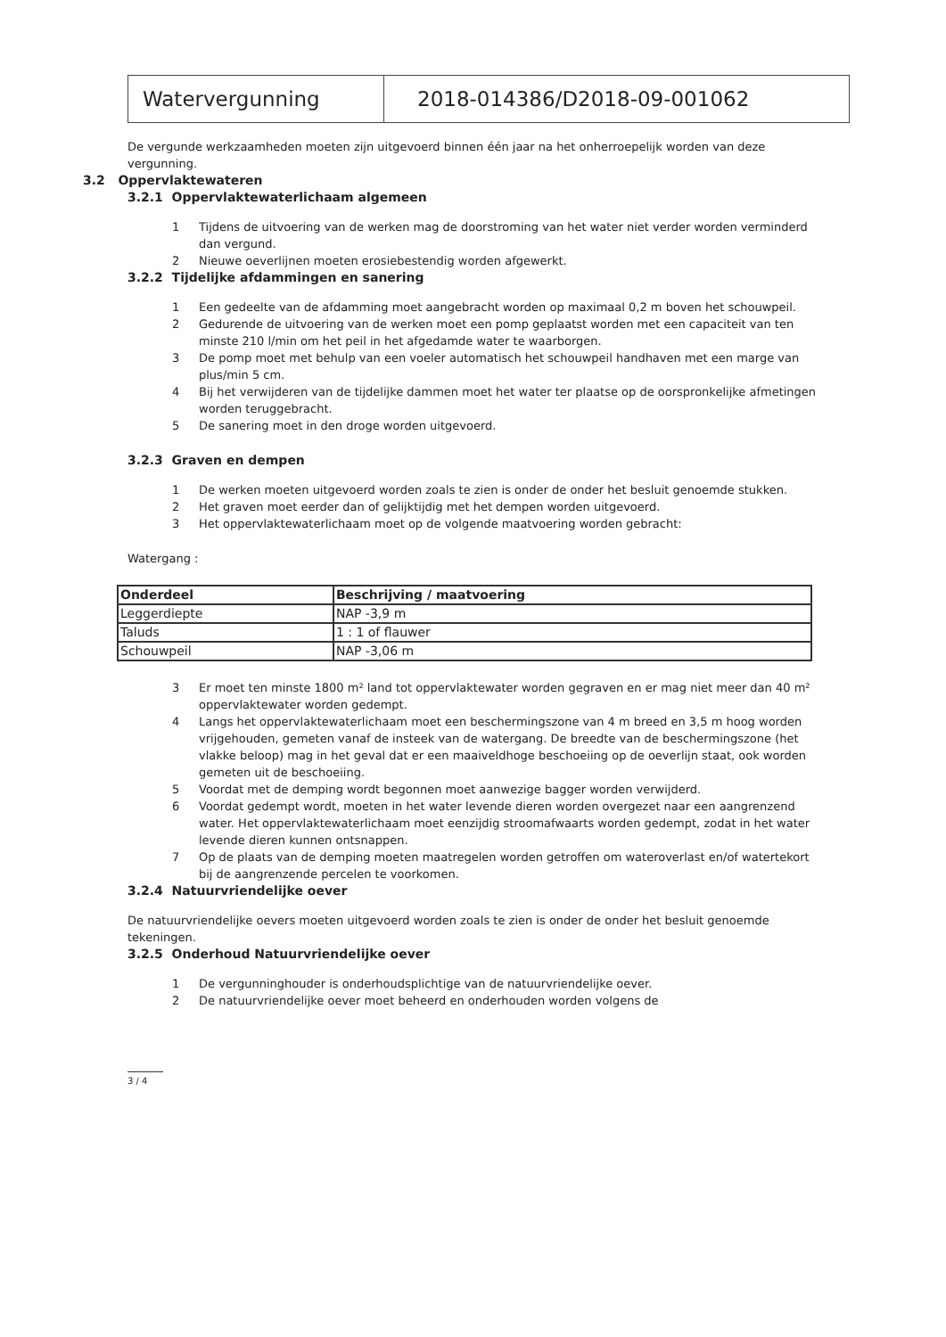Watervergunning 2018-014386/D2018-09-001062
De vergunde werkzaamheden moeten zijn uitgevoerd binnen één jaar na het onherroepelijk worden van deze vergunning.
3.2 Oppervlaktewateren
3.2.1 Oppervlaktewaterlichaam algemeen
1 Tijdens de uitvoering van de werken mag de doorstroming van het water niet verder worden verminderd dan vergund.
2 Nieuwe oeverlijnen moeten erosiebestendig worden afgewerkt.
3.2.2 Tijdelijke afdammingen en sanering
1 Een gedeelte van de afdamming moet aangebracht worden op maximaal 0,2 m boven het schouwpeil.
2 Gedurende de uitvoering van de werken moet een pomp geplaatst worden met een capaciteit van ten minste 210 l/min om het peil in het afgedamde water te waarborgen.
3 De pomp moet met behulp van een voeler automatisch het schouwpeil handhaven met een marge van plus/min 5 cm.
4 Bij het verwijderen van de tijdelijke dammen moet het water ter plaatse op de oorspronkelijke afmetingen worden teruggebracht.
5 De sanering moet in den droge worden uitgevoerd.
3.2.3 Graven en dempen
1 De werken moeten uitgevoerd worden zoals te zien is onder de onder het besluit genoemde stukken.
2 Het graven moet eerder dan of gelijktijdig met het dempen worden uitgevoerd.
3 Het oppervlaktewaterlichaam moet op de volgende maatvoering worden gebracht:
Watergang :
| Onderdeel | Beschrijving / maatvoering |
| --- | --- |
| Leggerdiepte | NAP -3,9 m |
| Taluds | 1 : 1 of flauwer |
| Schouwpeil | NAP -3,06 m |
3 Er moet ten minste 1800 m² land tot oppervlaktewater worden gegraven en er mag niet meer dan 40 m² oppervlaktewater worden gedempt.
4 Langs het oppervlaktewaterlichaam moet een beschermingszone van 4 m breed en 3,5 m hoog worden vrijgehouden, gemeten vanaf de insteek van de watergang. De breedte van de beschermingszone (het vlakke beloop) mag in het geval dat er een maaiveldhoge beschoeiing op de oeverlijn staat, ook worden gemeten uit de beschoeiing.
5 Voordat met de demping wordt begonnen moet aanwezige bagger worden verwijderd.
6 Voordat gedempt wordt, moeten in het water levende dieren worden overgezet naar een aangrenzend water. Het oppervlaktewaterlichaam moet eenzijdig stroomafwaarts worden gedempt, zodat in het water levende dieren kunnen ontsnappen.
7 Op de plaats van de demping moeten maatregelen worden getroffen om wateroverlast en/of watertekort bij de aangrenzende percelen te voorkomen.
3.2.4 Natuurvriendelijke oever
De natuurvriendelijke oevers moeten uitgevoerd worden zoals te zien is onder de onder het besluit genoemde tekeningen.
3.2.5 Onderhoud Natuurvriendelijke oever
1 De vergunninghouder is onderhoudsplichtige van de natuurvriendelijke oever.
2 De natuurvriendelijke oever moet beheerd en onderhouden worden volgens de
3 / 4